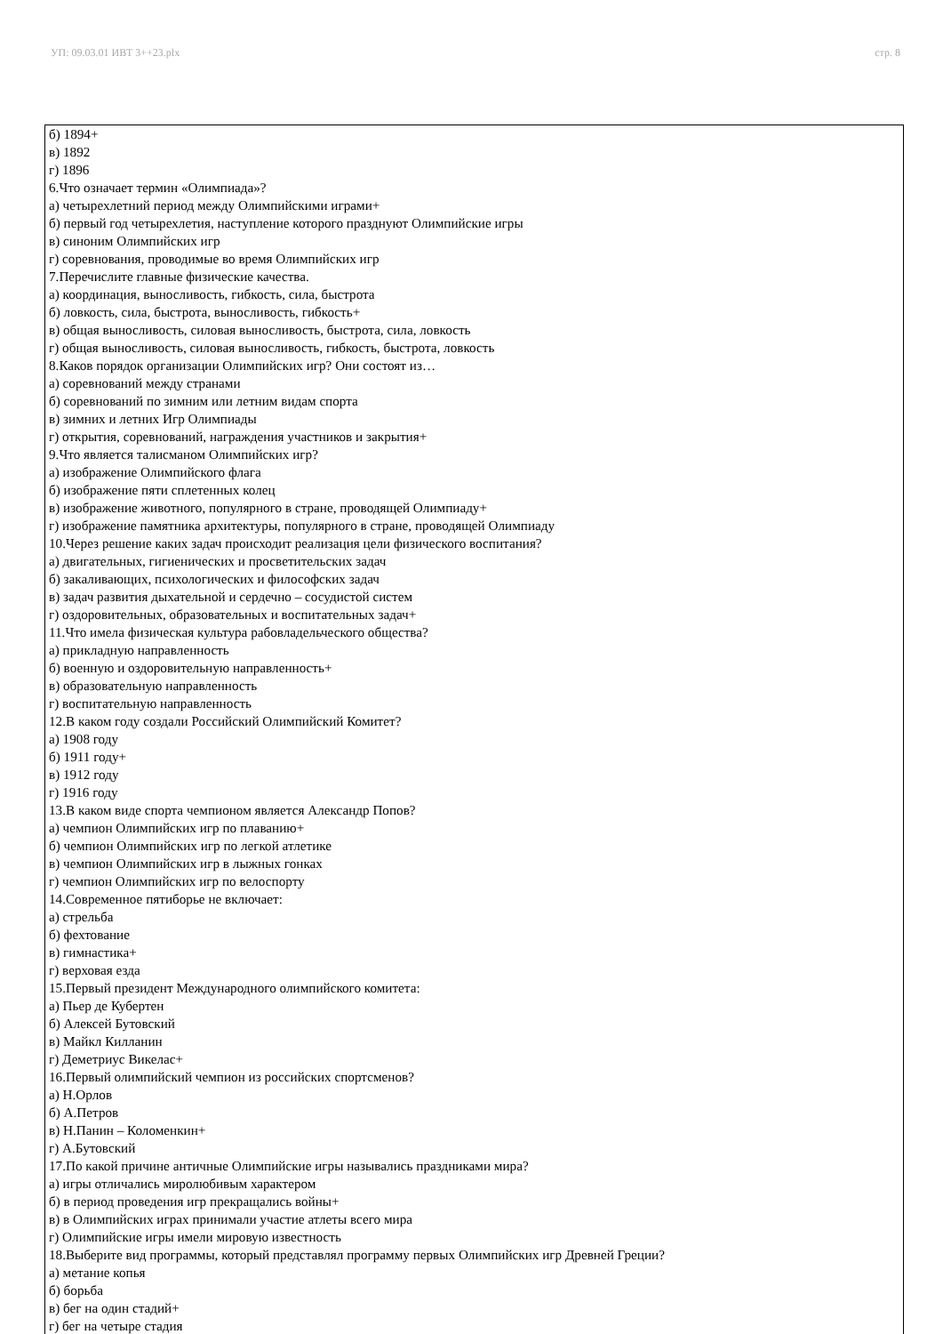УП: 09.03.01 ИВТ 3++23.plx стр. 8
б) 1894+
в) 1892
г) 1896
6.Что означает термин «Олимпиада»?
а) четырехлетний период между Олимпийскими играми+
б) первый год четырехлетия, наступление которого празднуют Олимпийские игры
в) синоним Олимпийских игр
г) соревнования, проводимые во время Олимпийских игр
7.Перечислите главные физические качества.
а) координация, выносливость, гибкость, сила, быстрота
б) ловкость, сила, быстрота, выносливость, гибкость+
в) общая выносливость, силовая выносливость, быстрота, сила, ловкость
г) общая выносливость, силовая выносливость, гибкость, быстрота, ловкость
8.Каков порядок организации Олимпийских игр? Они состоят из…
а) соревнований между странами
б) соревнований по зимним или летним видам спорта
в) зимних и летних Игр Олимпиады
г) открытия, соревнований, награждения участников и закрытия+
9.Что является талисманом Олимпийских игр?
а) изображение Олимпийского флага
б) изображение пяти сплетенных колец
в) изображение животного, популярного в стране, проводящей Олимпиаду+
г) изображение памятника архитектуры, популярного в стране, проводящей Олимпиаду
10.Через решение каких задач происходит реализация цели физического воспитания?
а) двигательных, гигиенических и просветительских задач
б) закаливающих, психологических и философских задач
в) задач развития дыхательной и сердечно – сосудистой систем
г) оздоровительных, образовательных и воспитательных задач+
11.Что имела физическая культура рабовладельческого общества?
а) прикладную направленность
б) военную и оздоровительную направленность+
в) образовательную направленность
г) воспитательную направленность
12.В каком году создали Российский Олимпийский Комитет?
а) 1908 году
б) 1911 году+
в) 1912 году
г) 1916 году
13.В каком виде спорта чемпионом является Александр Попов?
а) чемпион Олимпийских игр по плаванию+
б) чемпион Олимпийских игр по легкой атлетике
в) чемпион Олимпийских игр в лыжных гонках
г) чемпион Олимпийских игр по велоспорту
14.Современное пятиборье не включает:
а) стрельба
б) фехтование
в) гимнастика+
г) верховая езда
15.Первый президент Международного олимпийского комитета:
а) Пьер де Кубертен
б) Алексей Бутовский
в) Майкл Килланин
г) Деметриус Викелас+
16.Первый олимпийский чемпион из российских спортсменов?
а) Н.Орлов
б) А.Петров
в) Н.Панин – Коломенкин+
г) А.Бутовский
17.По какой причине античные Олимпийские игры назывались праздниками мира?
а) игры отличались миролюбивым характером
б) в период проведения игр прекращались войны+
в) в Олимпийских играх принимали участие атлеты всего мира
г) Олимпийские игры имели мировую известность
18.Выберите вид программы, который представлял программу первых Олимпийских игр Древней Греции?
а) метание копья
б) борьба
в) бег на один стадий+
г) бег на четыре стадия